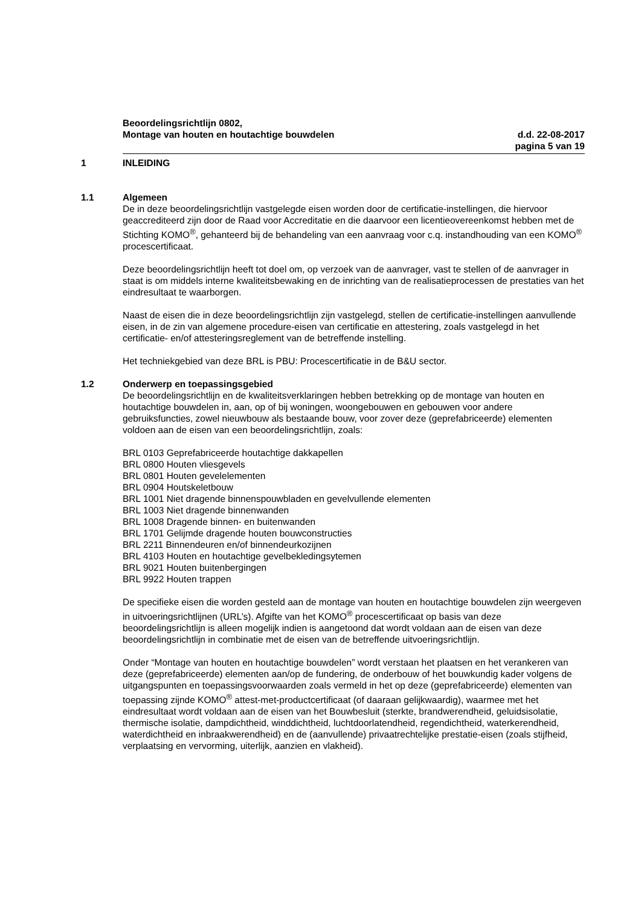Beoordelingsrichtlijn 0802,
Montage van houten en houtachtige bouwdelen d.d. 22-08-2017
pagina 5 van 19
1 INLEIDING
1.1 Algemeen
De in deze beoordelingsrichtlijn vastgelegde eisen worden door de certificatie-instellingen, die hiervoor geaccrediteerd zijn door de Raad voor Accreditatie en die daarvoor een licentieovereenkomst hebben met de Stichting KOMO<sup>®</sup>, gehanteerd bij de behandeling van een aanvraag voor c.q. instandhouding van een KOMO<sup>®</sup> procescertificaat.
Deze beoordelingsrichtlijn heeft tot doel om, op verzoek van de aanvrager, vast te stellen of de aanvrager in staat is om middels interne kwaliteitsbewaking en de inrichting van de realisatieprocessen de prestaties van het eindresultaat te waarborgen.
Naast de eisen die in deze beoordelingsrichtlijn zijn vastgelegd, stellen de certificatie-instellingen aanvullende eisen, in de zin van algemene procedure-eisen van certificatie en attestering, zoals vastgelegd in het certificatie- en/of attesteringsreglement van de betreffende instelling.
Het techniekgebied van deze BRL is PBU: Procescertificatie in de B&U sector.
1.2 Onderwerp en toepassingsgebied
De beoordelingsrichtlijn en de kwaliteitsverklaringen hebben betrekking op de montage van houten en houtachtige bouwdelen in, aan, op of bij woningen, woongebouwen en gebouwen voor andere gebruiksfuncties, zowel nieuwbouw als bestaande bouw, voor zover deze (geprefabriceerde) elementen voldoen aan de eisen van een beoordelingsrichtlijn, zoals:
BRL 0103 Geprefabriceerde houtachtige dakkapellen
BRL 0800 Houten vliesgevels
BRL 0801 Houten gevelelementen
BRL 0904 Houtskeletbouw
BRL 1001 Niet dragende binnenspouwbladen en gevelvullende elementen
BRL 1003 Niet dragende binnenwanden
BRL 1008 Dragende binnen- en buitenwanden
BRL 1701 Gelijmde dragende houten bouwconstructies
BRL 2211 Binnendeuren en/of binnendeurkozijnen
BRL 4103 Houten en houtachtige gevelbekledingsytemen
BRL 9021 Houten buitenbergingen
BRL 9922 Houten trappen
De specifieke eisen die worden gesteld aan de montage van houten en houtachtige bouwdelen zijn weergeven in uitvoeringsrichtlijnen (URL’s). Afgifte van het KOMO<sup>®</sup> procescertificaat op basis van deze beoordelingsrichtlijn is alleen mogelijk indien is aangetoond dat wordt voldaan aan de eisen van deze beoordelingsrichtlijn in combinatie met de eisen van de betreffende uitvoeringsrichtlijn.
Onder “Montage van houten en houtachtige bouwdelen” wordt verstaan het plaatsen en het verankeren van deze (geprefabriceerde) elementen aan/op de fundering, de onderbouw of het bouwkundig kader volgens de uitgangspunten en toepassingsvoorwaarden zoals vermeld in het op deze (geprefabriceerde) elementen van toepassing zijnde KOMO<sup>®</sup> attest-met-productcertificaat (of daaraan gelijkwaardig), waarmee met het eindresultaat wordt voldaan aan de eisen van het Bouwbesluit (sterkte, brandwerendheid, geluidsisolatie, thermische isolatie, dampdichtheid, winddichtheid, luchtdoorlatendheid, regendichtheid, waterkerendheid, waterdichtheid en inbraakwerendheid) en de (aanvullende) privaatrechtelijke prestatie-eisen (zoals stijfheid, verplaatsing en vervorming, uiterlijk, aanzien en vlakheid).